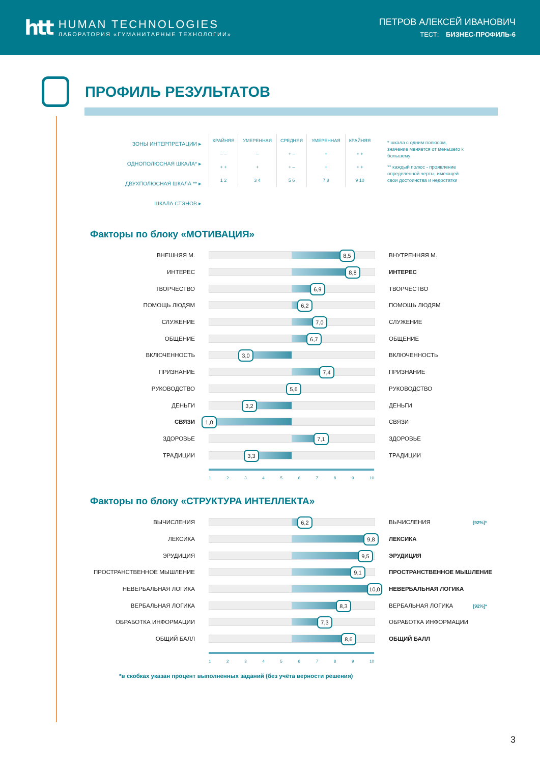htt
HUMAN TECHNOLOGIES
ЛАБОРАТОРИЯ «ГУМАНИТАРНЫЕ ТЕХНОЛОГИИ»
ПЕТРОВ АЛЕКСЕЙ ИВАНОВИЧ
ТЕСТ: БИЗНЕС-ПРОФИЛЬ-6
ПРОФИЛЬ РЕЗУЛЬТАТОВ
ЗОНЫ ИНТЕРПРЕТАЦИИ ▸
ОДНОПОЛЮСНАЯ ШКАЛА* ▸
ДВУХПОЛЮСНАЯ ШКАЛА ** ▸
ШКАЛА СТЭНОВ ▸
| КРАЙНЯЯ | УМЕРЕННАЯ | СРЕДНЯЯ | УМЕРЕННАЯ | КРАЙНЯЯ |
| – – | – | + – | + | + + |
| + + | + | + – | + | + + |
| 1 2 | 3 4 | 5 6 | 7 8 | 9 10 |
* шкала с одним полюсом, значение меняется от меньшего к большему
** каждый полюс - проявление определённой черты, имеющей свои достоинства и недостатки
Факторы по блоку «МОТИВАЦИЯ»
ВНЕШНЯЯ М.
8,5
ВНУТРЕННЯЯ М.
ИНТЕРЕС
8,8
ИНТЕРЕС
ТВОРЧЕСТВО
6,9
ТВОРЧЕСТВО
ПОМОЩЬ ЛЮДЯМ
6,2
ПОМОЩЬ ЛЮДЯМ
СЛУЖЕНИЕ
7,0
СЛУЖЕНИЕ
ОБЩЕНИЕ
6,7
ОБЩЕНИЕ
ВКЛЮЧЕННОСТЬ
3,0
ВКЛЮЧЕННОСТЬ
ПРИЗНАНИЕ
7,4
ПРИЗНАНИЕ
РУКОВОДСТВО
5,6
РУКОВОДСТВО
ДЕНЬГИ
3,2
ДЕНЬГИ
СВЯЗИ
1,0
СВЯЗИ
ЗДОРОВЬЕ
7,1
ЗДОРОВЬЕ
ТРАДИЦИИ
3,3
ТРАДИЦИИ
123456789 10
Факторы по блоку «СТРУКТУРА ИНТЕЛЛЕКТА»
ВЫЧИСЛЕНИЯ
6,2
ВЫЧИСЛЕНИЯ [92%]*
ЛЕКСИКА
9,8
ЛЕКСИКА
ЭРУДИЦИЯ
9,5
ЭРУДИЦИЯ
ПРОСТРАНСТВЕННОЕ МЫШЛЕНИЕ
9,1
ПРОСТРАНСТВЕННОЕ МЫШЛЕНИЕ
НЕВЕРБАЛЬНАЯ ЛОГИКА
10,0
НЕВЕРБАЛЬНАЯ ЛОГИКА
ВЕРБАЛЬНАЯ ЛОГИКА
8,3
ВЕРБАЛЬНАЯ ЛОГИКА [92%]*
ОБРАБОТКА ИНФОРМАЦИИ
7,3
ОБРАБОТКА ИНФОРМАЦИИ
ОБЩИЙ БАЛЛ
8,6
ОБЩИЙ БАЛЛ
123456789 10
*в скобках указан процент выполненных заданий (без учёта верности решения)
3